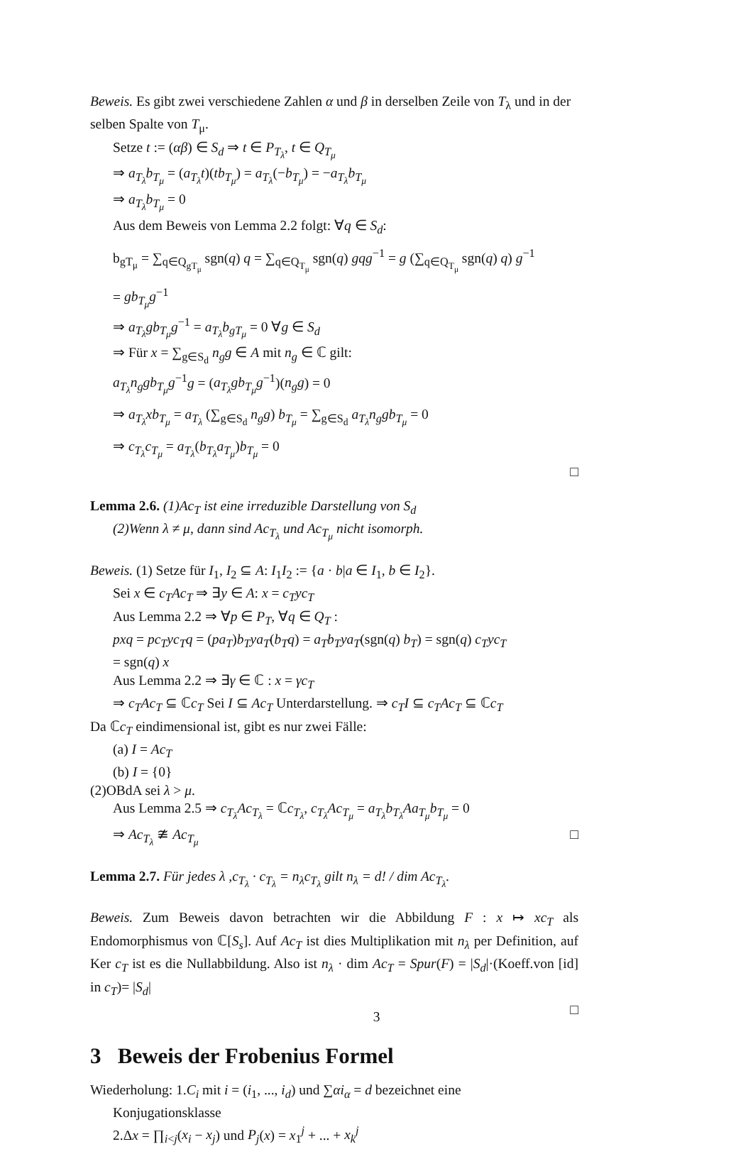Beweis. Es gibt zwei verschiedene Zahlen α und β in derselben Zeile von T<sub>λ</sub> und in der selben Spalte von T<sub>μ</sub>.
Setze t := (αβ) ∈ S<sub>d</sub> ⇒ t ∈ P<sub>T<sub>λ</sub></sub>, t ∈ Q<sub>T<sub>μ</sub></sub>
⇒ a<sub>T<sub>λ</sub></sub>b<sub>T<sub>μ</sub></sub> = (a<sub>T<sub>λ</sub></sub>t)(tb<sub>T<sub>μ</sub></sub>) = a<sub>T<sub>λ</sub></sub>(−b<sub>T<sub>μ</sub></sub>) = −a<sub>T<sub>λ</sub></sub>b<sub>T<sub>μ</sub></sub>
⇒ a<sub>T<sub>λ</sub></sub>b<sub>T<sub>μ</sub></sub> = 0
Aus dem Beweis von Lemma 2.2 folgt: ∀q ∈ S<sub>d</sub>:
b<sub>gT<sub>μ</sub></sub> = ∑<sub>q∈Q<sub>gT<sub>μ</sub></sub></sub> sgn(q) q = ∑<sub>q∈Q<sub>T<sub>μ</sub></sub></sub> sgn(q) gqg<sup>−1</sup> = g (∑<sub>q∈Q<sub>T<sub>μ</sub></sub></sub> sgn(q) q) g<sup>−1</sup>
= gb<sub>T<sub>μ</sub></sub>g<sup>−1</sup>
⇒ a<sub>T<sub>λ</sub></sub>gb<sub>T<sub>μ</sub></sub>g<sup>−1</sup> = a<sub>T<sub>λ</sub></sub>b<sub>gT<sub>μ</sub></sub> = 0 ∀g ∈ S<sub>d</sub>
⇒ Für x = ∑<sub>g∈S<sub>d</sub></sub> n<sub>g</sub>g ∈ A mit n<sub>g</sub> ∈ ℂ gilt:
a<sub>T<sub>λ</sub></sub>n<sub>g</sub>gb<sub>T<sub>μ</sub></sub>g<sup>−1</sup>g = (a<sub>T<sub>λ</sub></sub>gb<sub>T<sub>μ</sub></sub>g<sup>−1</sup>)(n<sub>g</sub>g) = 0
⇒ a<sub>T<sub>λ</sub></sub>xb<sub>T<sub>μ</sub></sub> = a<sub>T<sub>λ</sub></sub> (∑<sub>g∈S<sub>d</sub></sub> n<sub>g</sub>g) b<sub>T<sub>μ</sub></sub> = ∑<sub>g∈S<sub>d</sub></sub> a<sub>T<sub>λ</sub></sub>n<sub>g</sub>gb<sub>T<sub>μ</sub></sub> = 0
⇒ c<sub>T<sub>λ</sub></sub>c<sub>T<sub>μ</sub></sub> = a<sub>T<sub>λ</sub></sub>(b<sub>T<sub>λ</sub></sub>a<sub>T<sub>μ</sub></sub>)b<sub>T<sub>μ</sub></sub> = 0
□
Lemma 2.6. (1)Ac<sub>T</sub> ist eine irreduzible Darstellung von S<sub>d</sub>
(2)Wenn λ ≠ μ, dann sind Ac<sub>T<sub>λ</sub></sub> und Ac<sub>T<sub>μ</sub></sub> nicht isomorph.
Beweis. (1) Setze für I<sub>1</sub>, I<sub>2</sub> ⊆ A: I<sub>1</sub>I<sub>2</sub> := {a · b|a ∈ I<sub>1</sub>, b ∈ I<sub>2</sub>}.
Sei x ∈ c<sub>T</sub>Ac<sub>T</sub> ⇒ ∃y ∈ A: x = c<sub>T</sub>yc<sub>T</sub>
Aus Lemma 2.2 ⇒ ∀p ∈ P<sub>T</sub>, ∀q ∈ Q<sub>T</sub> :
pxq = pc<sub>T</sub>yc<sub>T</sub>q = (pa<sub>T</sub>)b<sub>T</sub>ya<sub>T</sub>(b<sub>T</sub>q) = a<sub>T</sub>b<sub>T</sub>ya<sub>T</sub>(sgn(q) b<sub>T</sub>) = sgn(q) c<sub>T</sub>yc<sub>T</sub>
= sgn(q) x
Aus Lemma 2.2 ⇒ ∃γ ∈ ℂ : x = γc<sub>T</sub>
⇒ c<sub>T</sub>Ac<sub>T</sub> ⊆ ℂc<sub>T</sub> Sei I ⊆ Ac<sub>T</sub> Unterdarstellung. ⇒ c<sub>T</sub>I ⊆ c<sub>T</sub>Ac<sub>T</sub> ⊆ ℂc<sub>T</sub>
Da ℂc<sub>T</sub> eindimensional ist, gibt es nur zwei Fälle:
(a) I = Ac<sub>T</sub>
(b) I = {0}
(2)OBdA sei λ > μ.
Aus Lemma 2.5 ⇒ c<sub>T<sub>λ</sub></sub>Ac<sub>T<sub>λ</sub></sub> = ℂc<sub>T<sub>λ</sub></sub>, c<sub>T<sub>λ</sub></sub>Ac<sub>T<sub>μ</sub></sub> = a<sub>T<sub>λ</sub></sub>b<sub>T<sub>λ</sub></sub>Aa<sub>T<sub>μ</sub></sub>b<sub>T<sub>μ</sub></sub> = 0
⇒ Ac<sub>T<sub>λ</sub></sub> ≇ Ac<sub>T<sub>μ</sub></sub> □
Lemma 2.7. Für jedes λ ,c<sub>T<sub>λ</sub></sub> · c<sub>T<sub>λ</sub></sub> = n<sub>λ</sub>c<sub>T<sub>λ</sub></sub> gilt n<sub>λ</sub> = d! / dim Ac<sub>T<sub>λ</sub></sub>.
Beweis. Zum Beweis davon betrachten wir die Abbildung F : x ↦ xc<sub>T</sub> als Endomorphismus von ℂ[S<sub>s</sub>]. Auf Ac<sub>T</sub> ist dies Multiplikation mit n<sub>λ</sub> per Definition, auf Ker c<sub>T</sub> ist es die Nullabbildung. Also ist n<sub>λ</sub> · dim Ac<sub>T</sub> = Spur(F) = |S<sub>d</sub>|·(Koeff.von [id] in c<sub>T</sub>)= |S<sub>d</sub>|
□
3 Beweis der Frobenius Formel
Wiederholung: 1.C<sub>i</sub> mit i = (i<sub>1</sub>, ..., i<sub>d</sub>) und ∑αi<sub>α</sub> = d bezeichnet eine
Konjugationsklasse
2.Δx = ∏<sub>i<j</sub>(x<sub>i</sub> − x<sub>j</sub>) und P<sub>j</sub>(x) = x<sub>1</sub><sup>j</sup> + ... + x<sub>k</sub><sup>j</sup>
3